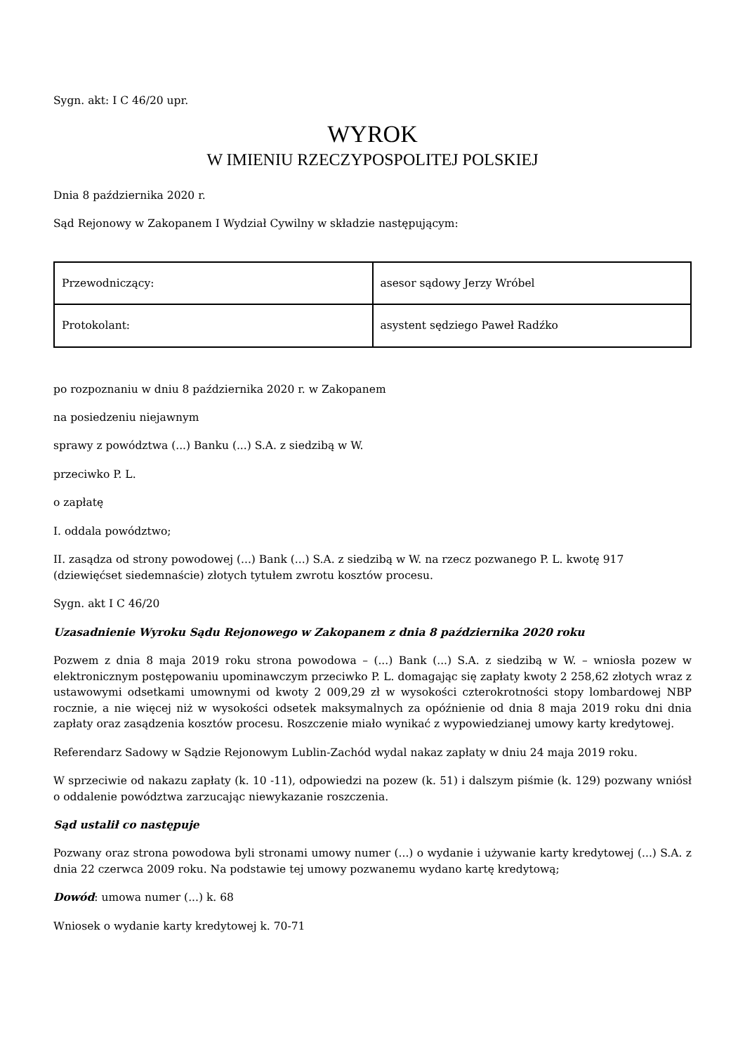Sygn. akt: I C 46/20 upr.
WYROK
W IMIENIU RZECZYPOSPOLITEJ POLSKIEJ
Dnia 8 października 2020 r.
Sąd Rejonowy w Zakopanem I Wydział Cywilny w składzie następującym:
| Przewodniczący: | asesor sądowy Jerzy Wróbel |
| Protokolant: | asystent sędziego Paweł Radźko |
po rozpoznaniu w dniu 8 października 2020 r. w Zakopanem
na posiedzeniu niejawnym
sprawy z powództwa (...) Banku (...) S.A. z siedzibą w W.
przeciwko P. L.
o zapłatę
I. oddala powództwo;
II. zasądza od strony powodowej (...) Bank (...) S.A. z siedzibą w W. na rzecz pozwanego P. L. kwotę 917 (dziewięćset siedemnaście) złotych tytułem zwrotu kosztów procesu.
Sygn. akt I C 46/20
Uzasadnienie Wyroku Sądu Rejonowego w Zakopanem z dnia 8 października 2020 roku
Pozwem z dnia 8 maja 2019 roku strona powodowa – (...) Bank (...) S.A. z siedzibą w W. – wniosła pozew w elektronicznym postępowaniu upominawczym przeciwko P. L. domagając się zapłaty kwoty 2 258,62 złotych wraz z ustawowymi odsetkami umownymi od kwoty 2 009,29 zł w wysokości czterokrotności stopy lombardowej NBP rocznie, a nie więcej niż w wysokości odsetek maksymalnych za opóźnienie od dnia 8 maja 2019 roku dni dnia zapłaty oraz zasądzenia kosztów procesu. Roszczenie miało wynikać z wypowiedzianej umowy karty kredytowej.
Referendarz Sadowy w Sądzie Rejonowym Lublin-Zachód wydal nakaz zapłaty w dniu 24 maja 2019 roku.
W sprzeciwie od nakazu zapłaty (k. 10 -11), odpowiedzi na pozew (k. 51) i dalszym piśmie (k. 129) pozwany wniósł o oddalenie powództwa zarzucając niewykazanie roszczenia.
Sąd ustalił co następuje
Pozwany oraz strona powodowa byli stronami umowy numer (...) o wydanie i używanie karty kredytowej (...) S.A. z dnia 22 czerwca 2009 roku. Na podstawie tej umowy pozwanemu wydano kartę kredytową;
Dowód: umowa numer (...) k. 68
Wniosek o wydanie karty kredytowej k. 70-71